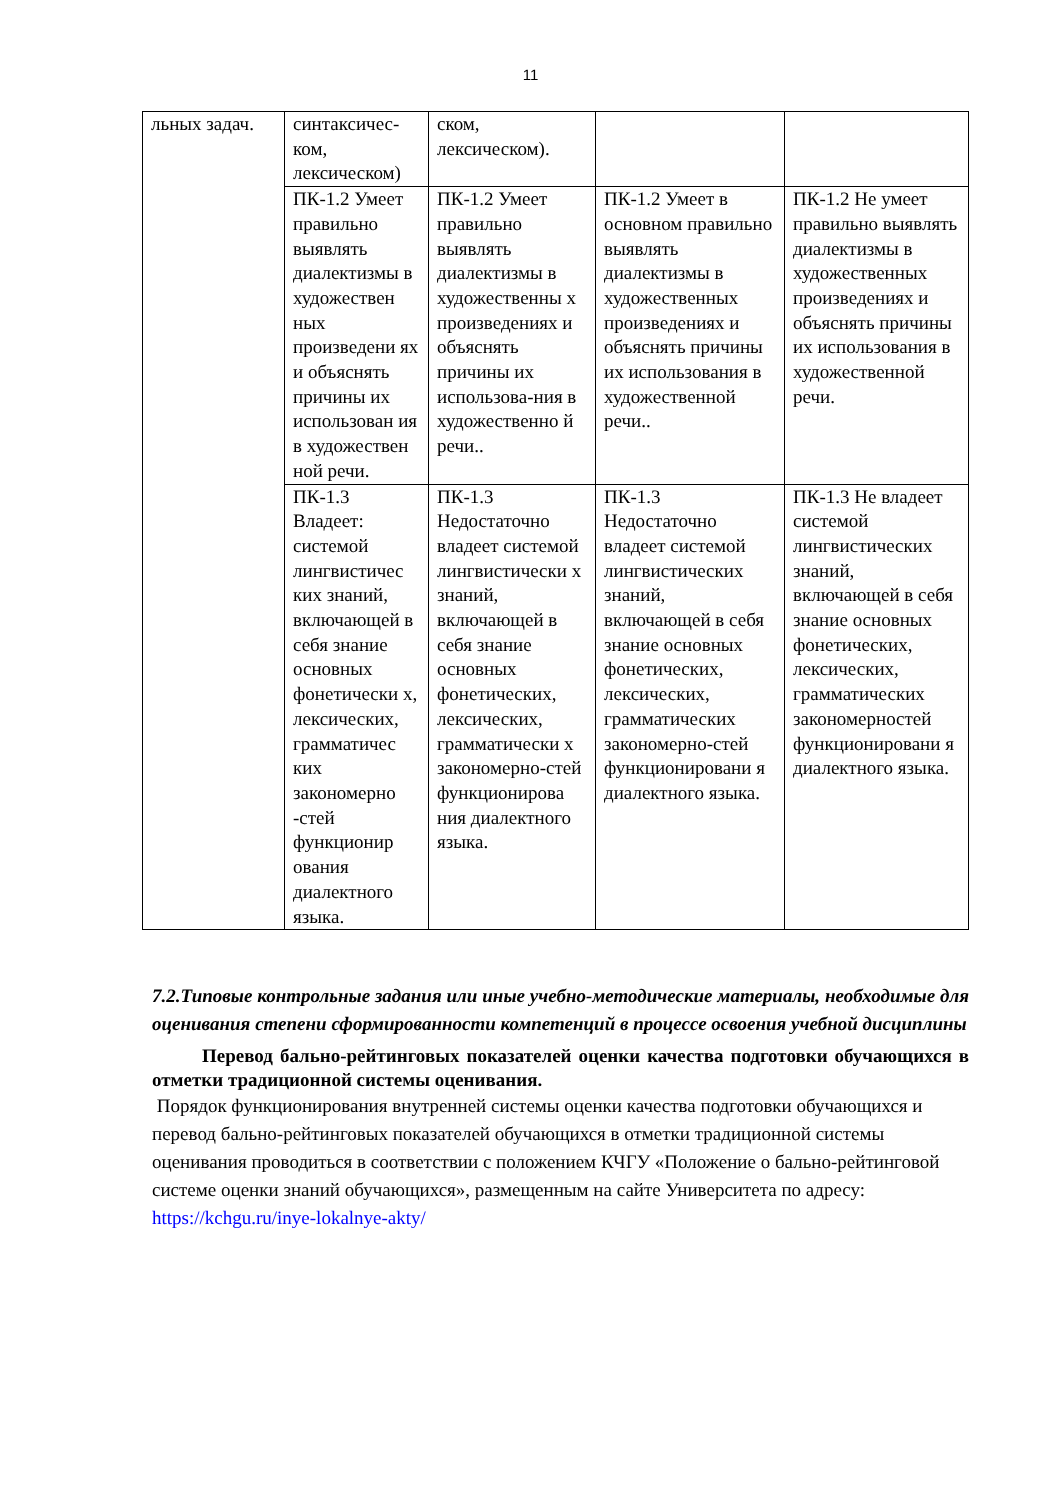11
| льных задач. | синтаксичес-ком, лексическом) | ском, лексическом). | | |
| | ПК-1.2 Умеет правильно выявлять диалектизмы в художествен ных произведени ях и объяснять причины их использован ия в художествен ной речи. | ПК-1.2 Умеет правильно выявлять диалектизмы в художественны х произведениях и объяснять причины их использова-ния в художественно й речи.. | ПК-1.2 Умеет в основном правильно выявлять диалектизмы в художественных произведениях и объяснять причины их использования в художественной речи.. | ПК-1.2 Не умеет правильно выявлять диалектизмы в художественных произведениях и объяснять причины их использования в художественной речи. |
| | ПК-1.3 Владеет: системой лингвистичес ких знаний, включающей в себя знание основных фонетически х, лексических, грамматичес ких закономерно -стей функционир ования диалектного языка. | ПК-1.3 Недостаточно владеет системой лингвистически х знаний, включающей в себя знание основных фонетических, лексических, грамматически х закономерно-стей функционирова ния диалектного языка. | ПК-1.3 Недостаточно владеет системой лингвистических знаний, включающей в себя знание основных фонетических, лексических, грамматических закономерно-стей функционировани я диалектного языка. | ПК-1.3 Не владеет системой лингвистических знаний, включающей в себя знание основных фонетических, лексических, грамматических закономерностей функционировани я диалектного языка. |
7.2.Типовые контрольные задания или иные учебно-методические материалы, необходимые для оценивания степени сформированности компетенций в процессе освоения учебной дисциплины
Перевод бально-рейтинговых показателей оценки качества подготовки обучающихся в отметки традиционной системы оценивания.
Порядок функционирования внутренней системы оценки качества подготовки обучающихся и перевод бально-рейтинговых показателей обучающихся в отметки традиционной системы оценивания проводиться в соответствии с положением КЧГУ «Положение о бально-рейтинговой системе оценки знаний обучающихся», размещенным на сайте Университета по адресу: https://kchgu.ru/inye-lokalnye-akty/